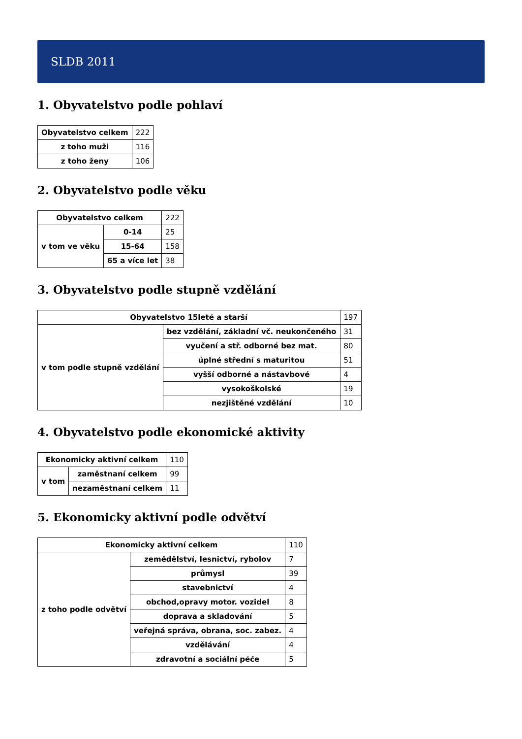SLDB 2011
1. Obyvatelstvo podle pohlaví
| Obyvatelstvo celkem | 222 |
| z toho muži | 116 |
| z toho ženy | 106 |
2. Obyvatelstvo podle věku
| Obyvatelstvo celkem | | 222 |
| v tom ve věku | 0-14 | 25 |
| | 15-64 | 158 |
| | 65 a více let | 38 |
3. Obyvatelstvo podle stupně vzdělání
| Obyvatelstvo 15leté a starší | | 197 |
| v tom podle stupně vzdělání | bez vzdělání, základní vč. neukončeného | 31 |
| | vyučení a stř. odborné bez mat. | 80 |
| | úplné střední s maturitou | 51 |
| | vyšší odborné a nástavbové | 4 |
| | vysokoškolské | 19 |
| | nezjištěné vzdělání | 10 |
4. Obyvatelstvo podle ekonomické aktivity
| Ekonomicky aktivní celkem | | 110 |
| v tom | zaměstnaní celkem | 99 |
| | nezaměstnaní celkem | 11 |
5. Ekonomicky aktivní podle odvětví
| Ekonomicky aktivní celkem | | 110 |
| z toho podle odvětví | zemědělství, lesnictví, rybolov | 7 |
| | průmysl | 39 |
| | stavebnictví | 4 |
| | obchod,opravy motor. vozidel | 8 |
| | doprava a skladování | 5 |
| | veřejná správa, obrana, soc. zabez. | 4 |
| | vzdělávání | 4 |
| | zdravotní a sociální péče | 5 |